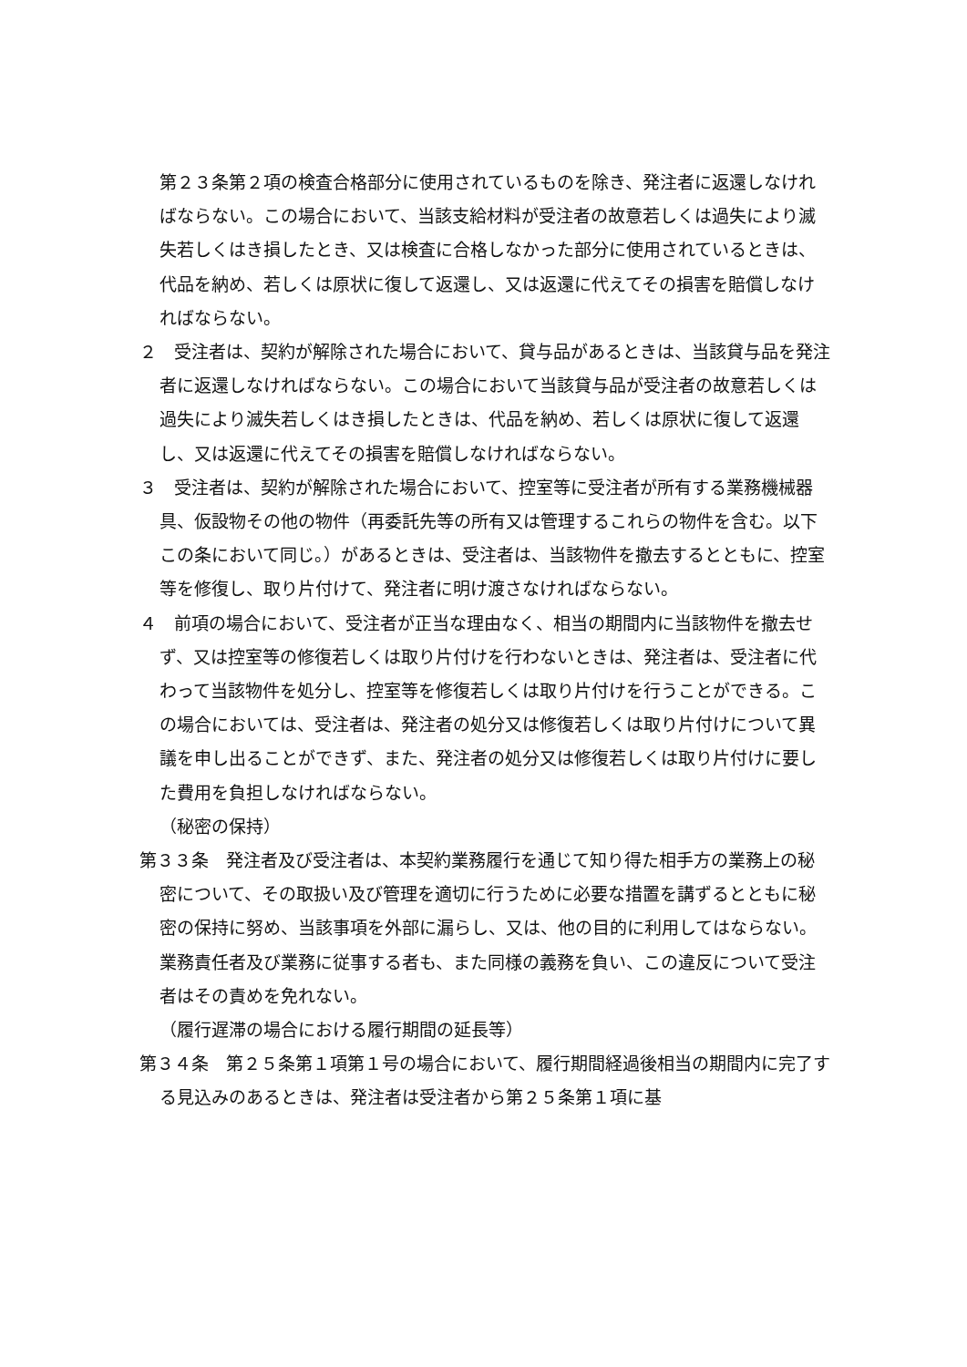第２３条第２項の検査合格部分に使用されているものを除き、発注者に返還しなければならない。この場合において、当該支給材料が受注者の故意若しくは過失により滅失若しくはき損したとき、又は検査に合格しなかった部分に使用されているときは、代品を納め、若しくは原状に復して返還し、又は返還に代えてその損害を賠償しなければならない。
２　受注者は、契約が解除された場合において、貸与品があるときは、当該貸与品を発注者に返還しなければならない。この場合において当該貸与品が受注者の故意若しくは過失により滅失若しくはき損したときは、代品を納め、若しくは原状に復して返還し、又は返還に代えてその損害を賠償しなければならない。
３　受注者は、契約が解除された場合において、控室等に受注者が所有する業務機械器具、仮設物その他の物件（再委託先等の所有又は管理するこれらの物件を含む。以下この条において同じ。）があるときは、受注者は、当該物件を撤去するとともに、控室等を修復し、取り片付けて、発注者に明け渡さなければならない。
４　前項の場合において、受注者が正当な理由なく、相当の期間内に当該物件を撤去せず、又は控室等の修復若しくは取り片付けを行わないときは、発注者は、受注者に代わって当該物件を処分し、控室等を修復若しくは取り片付けを行うことができる。この場合においては、受注者は、発注者の処分又は修復若しくは取り片付けについて異議を申し出ることができず、また、発注者の処分又は修復若しくは取り片付けに要した費用を負担しなければならない。
（秘密の保持）
第３３条　発注者及び受注者は、本契約業務履行を通じて知り得た相手方の業務上の秘密について、その取扱い及び管理を適切に行うために必要な措置を講ずるとともに秘密の保持に努め、当該事項を外部に漏らし、又は、他の目的に利用してはならない。業務責任者及び業務に従事する者も、また同様の義務を負い、この違反について受注者はその責めを免れない。
（履行遅滞の場合における履行期間の延長等）
第３４条　第２５条第１項第１号の場合において、履行期間経過後相当の期間内に完了する見込みのあるときは、発注者は受注者から第２５条第１項に基